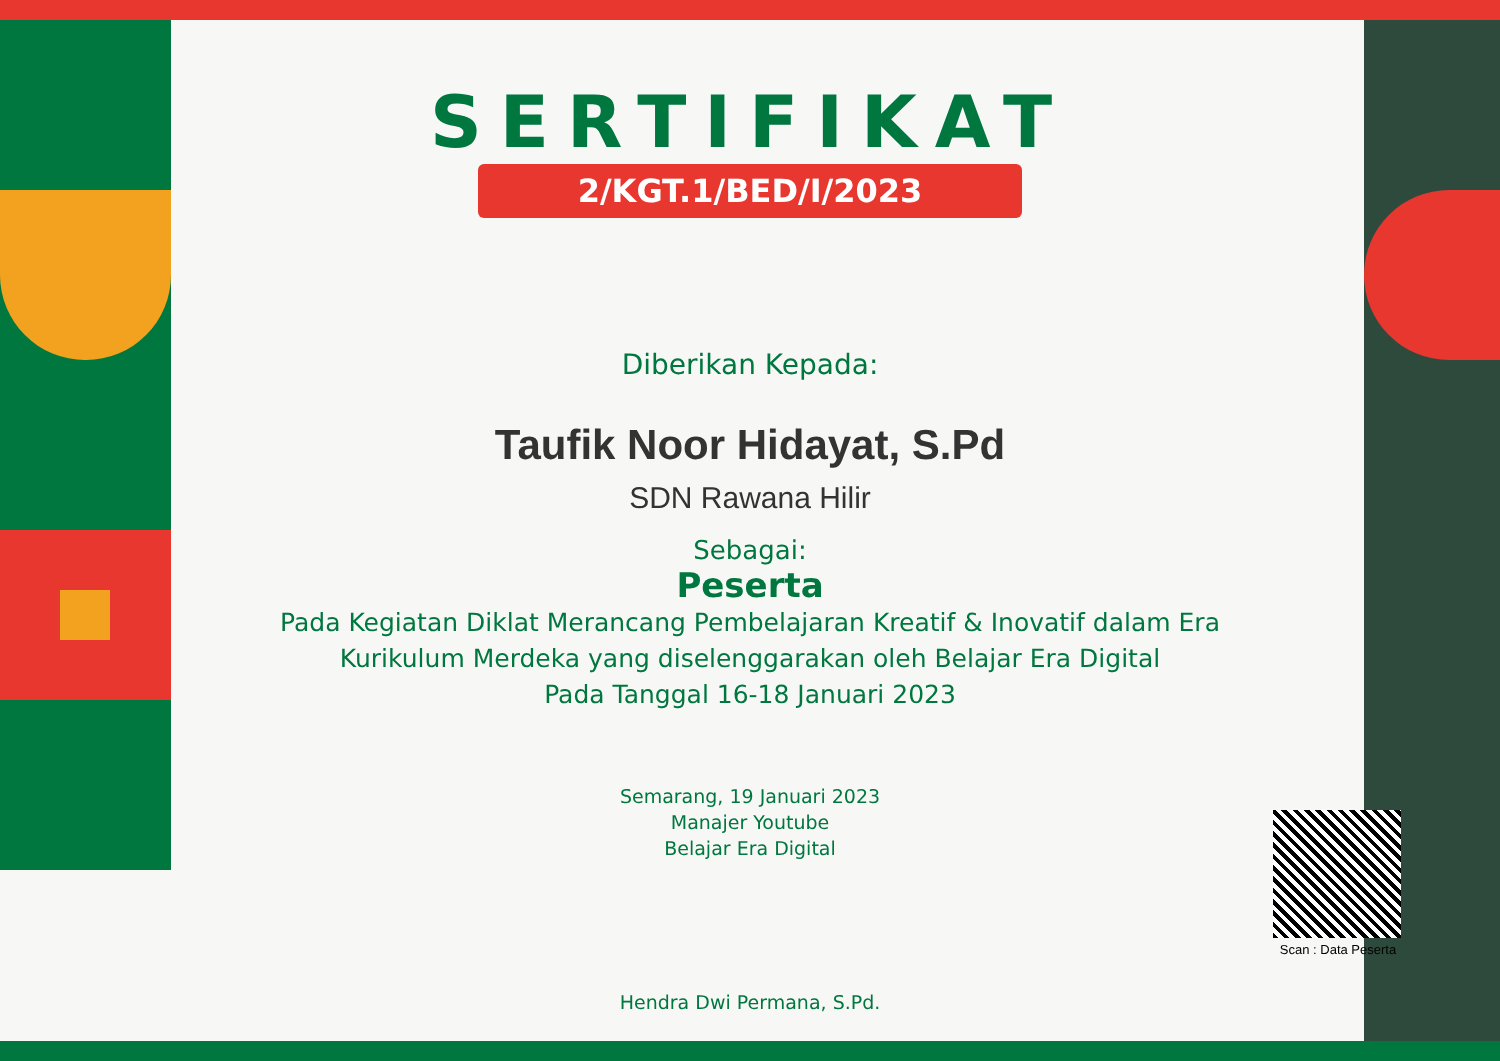SERTIFIKAT
2/KGT.1/BED/I/2023
Diberikan Kepada:
Taufik Noor Hidayat, S.Pd
SDN Rawana Hilir
Sebagai:
Peserta
Pada Kegiatan Diklat Merancang Pembelajaran Kreatif & Inovatif dalam Era
Kurikulum Merdeka yang diselenggarakan oleh Belajar Era Digital
Pada Tanggal 16-18 Januari 2023
Semarang, 19 Januari 2023
Manajer Youtube
Belajar Era Digital
Hendra Dwi Permana, S.Pd.
Scan : Data Peserta